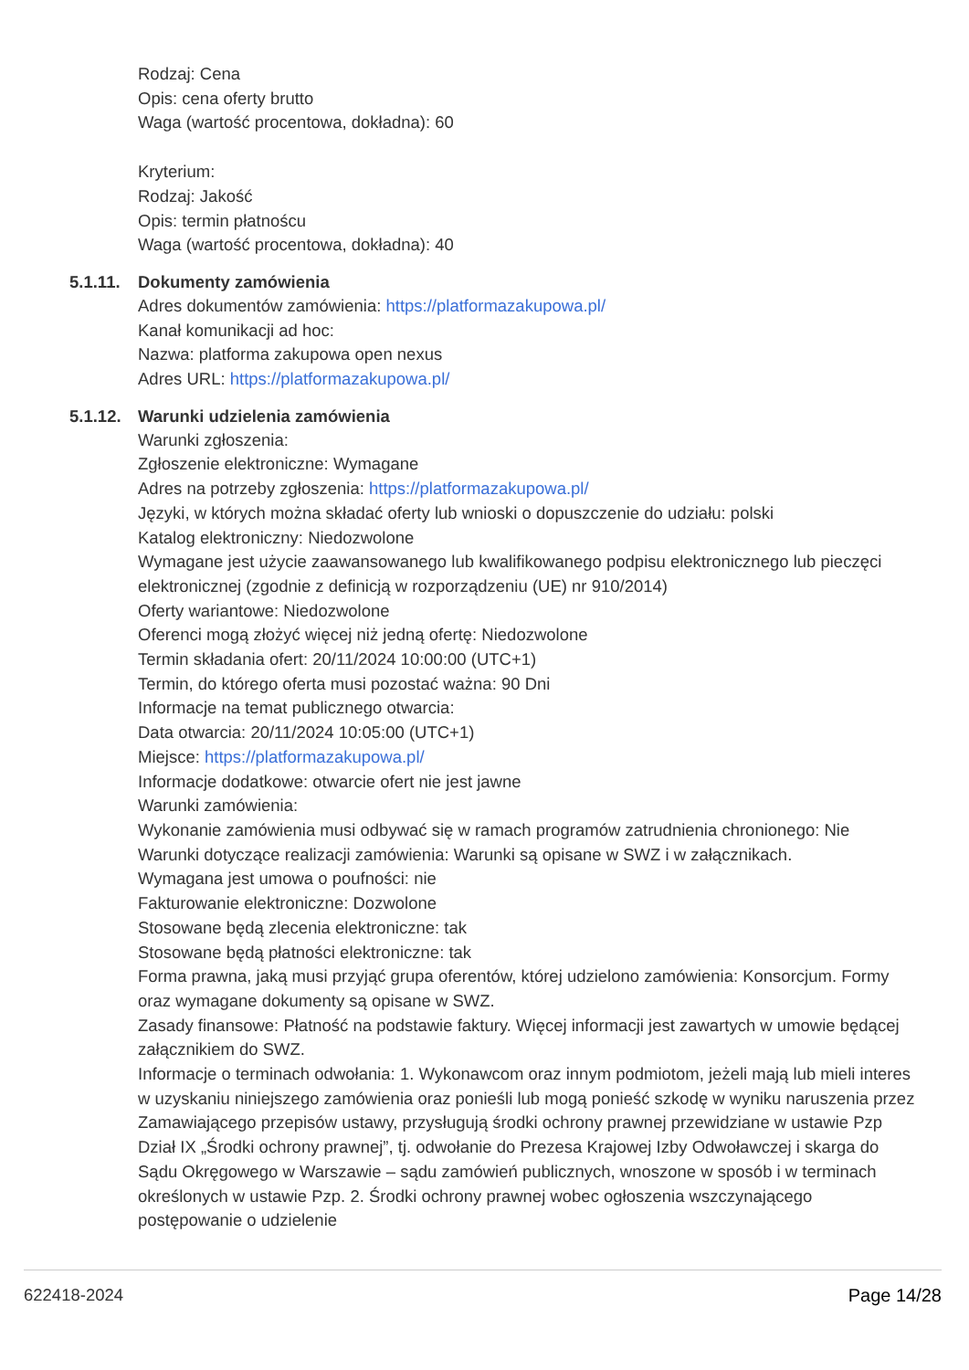Rodzaj: Cena
Opis: cena oferty brutto
Waga (wartość procentowa, dokładna): 60
Kryterium:
Rodzaj: Jakość
Opis: termin płatnoścu
Waga (wartość procentowa, dokładna): 40
5.1.11. Dokumenty zamówienia
Adres dokumentów zamówienia: https://platformazakupowa.pl/
Kanał komunikacji ad hoc:
Nazwa: platforma zakupowa open nexus
Adres URL: https://platformazakupowa.pl/
5.1.12. Warunki udzielenia zamówienia
Warunki zgłoszenia:
Zgłoszenie elektroniczne: Wymagane
Adres na potrzeby zgłoszenia: https://platformazakupowa.pl/
Języki, w których można składać oferty lub wnioski o dopuszczenie do udziału: polski
Katalog elektroniczny: Niedozwolone
Wymagane jest użycie zaawansowanego lub kwalifikowanego podpisu elektronicznego lub pieczęci elektronicznej (zgodnie z definicją w rozporządzeniu (UE) nr 910/2014)
Oferty wariantowe: Niedozwolone
Oferenci mogą złożyć więcej niż jedną ofertę: Niedozwolone
Termin składania ofert: 20/11/2024 10:00:00 (UTC+1)
Termin, do którego oferta musi pozostać ważna: 90 Dni
Informacje na temat publicznego otwarcia:
Data otwarcia: 20/11/2024 10:05:00 (UTC+1)
Miejsce: https://platformazakupowa.pl/
Informacje dodatkowe: otwarcie ofert nie jest jawne
Warunki zamówienia:
Wykonanie zamówienia musi odbywać się w ramach programów zatrudnienia chronionego: Nie
Warunki dotyczące realizacji zamówienia: Warunki są opisane w SWZ i w załącznikach.
Wymagana jest umowa o poufności: nie
Fakturowanie elektroniczne: Dozwolone
Stosowane będą zlecenia elektroniczne: tak
Stosowane będą płatności elektroniczne: tak
Forma prawna, jaką musi przyjąć grupa oferentów, której udzielono zamówienia: Konsorcjum. Formy oraz wymagane dokumenty są opisane w SWZ.
Zasady finansowe: Płatność na podstawie faktury. Więcej informacji jest zawartych w umowie będącej załącznikiem do SWZ.
Informacje o terminach odwołania: 1. Wykonawcom oraz innym podmiotom, jeżeli mają lub mieli interes w uzyskaniu niniejszego zamówienia oraz ponieśli lub mogą ponieść szkodę w wyniku naruszenia przez Zamawiającego przepisów ustawy, przysługują środki ochrony prawnej przewidziane w ustawie Pzp Dział IX „Środki ochrony prawnej”, tj. odwołanie do Prezesa Krajowej Izby Odwoławczej i skarga do Sądu Okręgowego w Warszawie – sądu zamówień publicznych, wnoszone w sposób i w terminach określonych w ustawie Pzp. 2. Środki ochrony prawnej wobec ogłoszenia wszczynającego postępowanie o udzielenie
622418-2024 Page 14/28